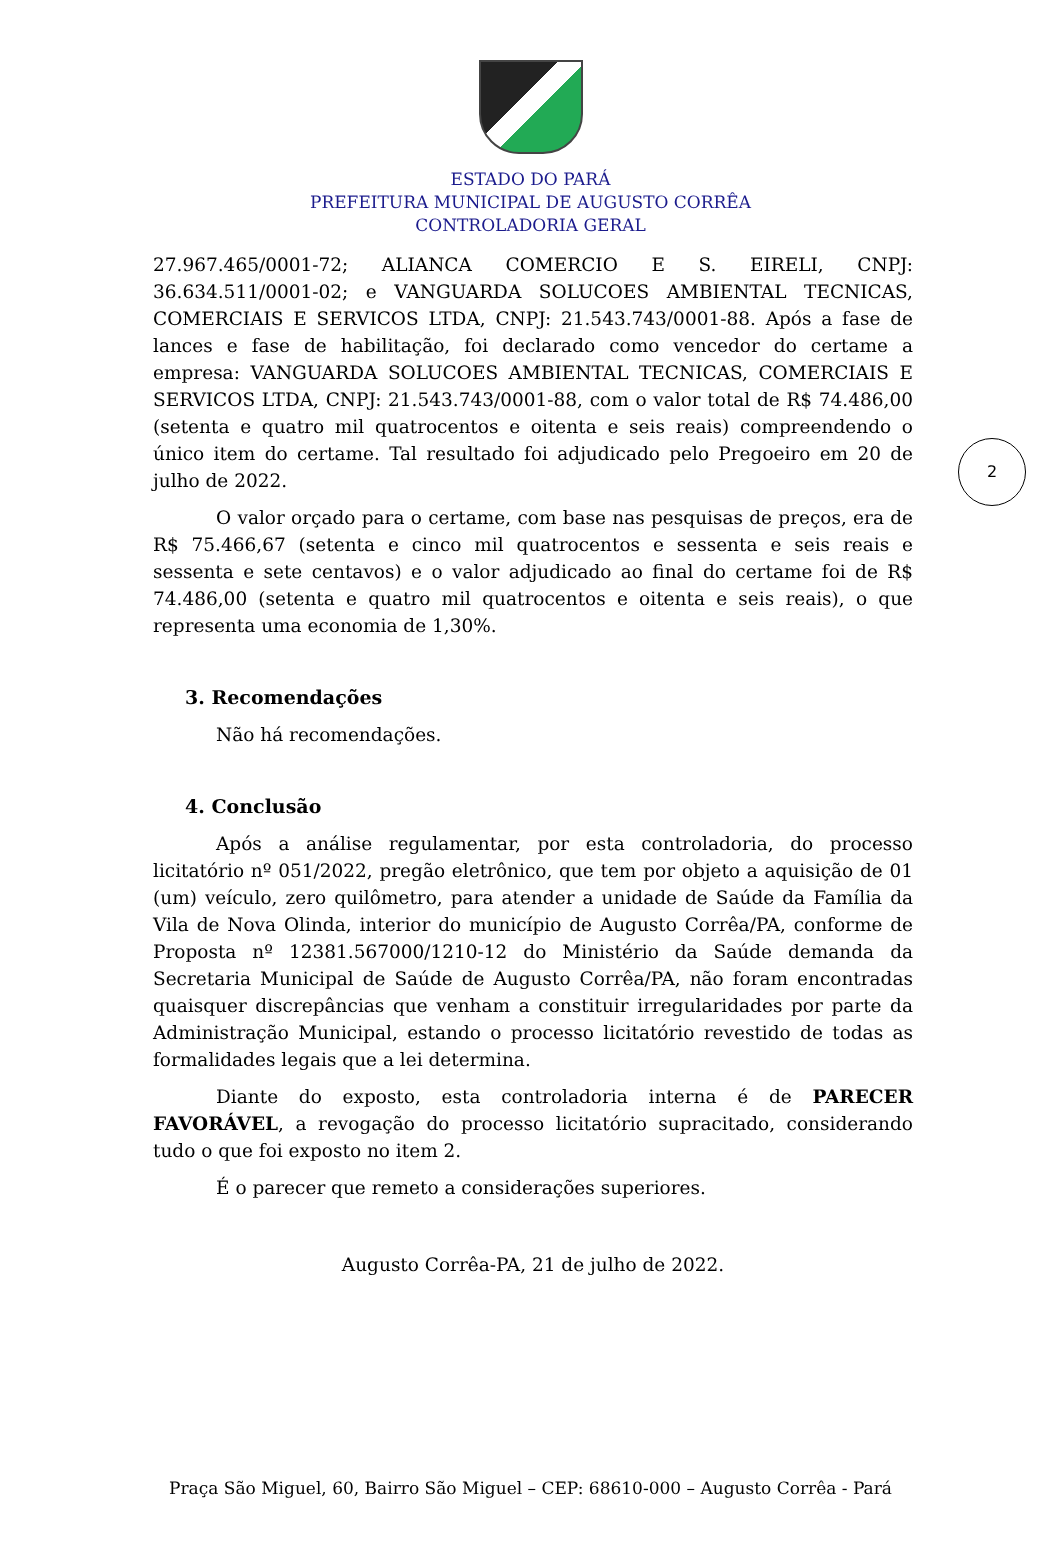ESTADO DO PARÁ
PREFEITURA MUNICIPAL DE AUGUSTO CORRÊA
CONTROLADORIA GERAL
2
27.967.465/0001-72; ALIANCA COMERCIO E S. EIRELI, CNPJ: 36.634.511/0001-02; e VANGUARDA SOLUCOES AMBIENTAL TECNICAS, COMERCIAIS E SERVICOS LTDA, CNPJ: 21.543.743/0001-88. Após a fase de lances e fase de habilitação, foi declarado como vencedor do certame a empresa: VANGUARDA SOLUCOES AMBIENTAL TECNICAS, COMERCIAIS E SERVICOS LTDA, CNPJ: 21.543.743/0001-88, com o valor total de R$ 74.486,00 (setenta e quatro mil quatrocentos e oitenta e seis reais) compreendendo o único item do certame. Tal resultado foi adjudicado pelo Pregoeiro em 20 de julho de 2022.
O valor orçado para o certame, com base nas pesquisas de preços, era de R$ 75.466,67 (setenta e cinco mil quatrocentos e sessenta e seis reais e sessenta e sete centavos) e o valor adjudicado ao final do certame foi de R$ 74.486,00 (setenta e quatro mil quatrocentos e oitenta e seis reais), o que representa uma economia de 1,30%.
3. Recomendações
Não há recomendações.
4. Conclusão
Após a análise regulamentar, por esta controladoria, do processo licitatório nº 051/2022, pregão eletrônico, que tem por objeto a aquisição de 01 (um) veículo, zero quilômetro, para atender a unidade de Saúde da Família da Vila de Nova Olinda, interior do município de Augusto Corrêa/PA, conforme de Proposta nº 12381.567000/1210-12 do Ministério da Saúde demanda da Secretaria Municipal de Saúde de Augusto Corrêa/PA, não foram encontradas quaisquer discrepâncias que venham a constituir irregularidades por parte da Administração Municipal, estando o processo licitatório revestido de todas as formalidades legais que a lei determina.
Diante do exposto, esta controladoria interna é de PARECER FAVORÁVEL, a revogação do processo licitatório supracitado, considerando tudo o que foi exposto no item 2.
É o parecer que remeto a considerações superiores.
Augusto Corrêa-PA, 21 de julho de 2022.
Praça São Miguel, 60, Bairro São Miguel – CEP: 68610-000 – Augusto Corrêa - Pará